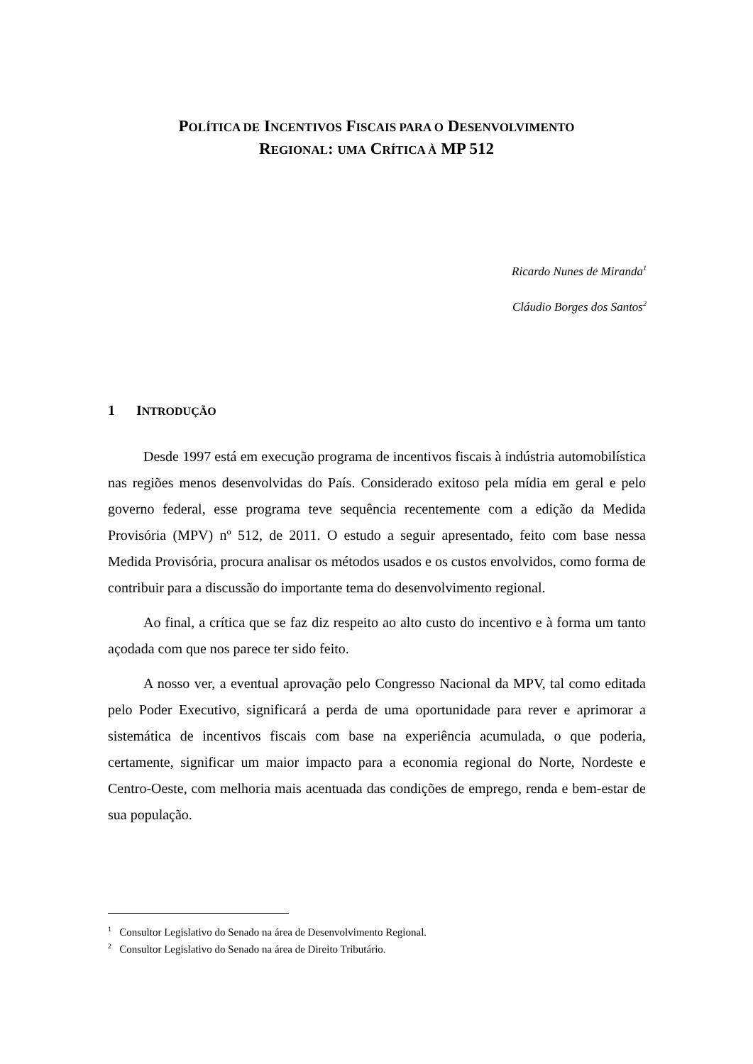POLÍTICA DE INCENTIVOS FISCAIS PARA O DESENVOLVIMENTO
REGIONAL: UMA CRÍTICA À MP 512
Ricardo Nunes de Miranda<sup>1</sup>
Cláudio Borges dos Santos<sup>2</sup>
1 INTRODUÇÃO
Desde 1997 está em execução programa de incentivos fiscais à indústria automobilística nas regiões menos desenvolvidas do País. Considerado exitoso pela mídia em geral e pelo governo federal, esse programa teve sequência recentemente com a edição da Medida Provisória (MPV) nº 512, de 2011. O estudo a seguir apresentado, feito com base nessa Medida Provisória, procura analisar os métodos usados e os custos envolvidos, como forma de contribuir para a discussão do importante tema do desenvolvimento regional.
Ao final, a crítica que se faz diz respeito ao alto custo do incentivo e à forma um tanto açodada com que nos parece ter sido feito.
A nosso ver, a eventual aprovação pelo Congresso Nacional da MPV, tal como editada pelo Poder Executivo, significará a perda de uma oportunidade para rever e aprimorar a sistemática de incentivos fiscais com base na experiência acumulada, o que poderia, certamente, significar um maior impacto para a economia regional do Norte, Nordeste e Centro-Oeste, com melhoria mais acentuada das condições de emprego, renda e bem-estar de sua população.
<sup>1</sup> Consultor Legislativo do Senado na área de Desenvolvimento Regional.
<sup>2</sup> Consultor Legislativo do Senado na área de Direito Tributário.